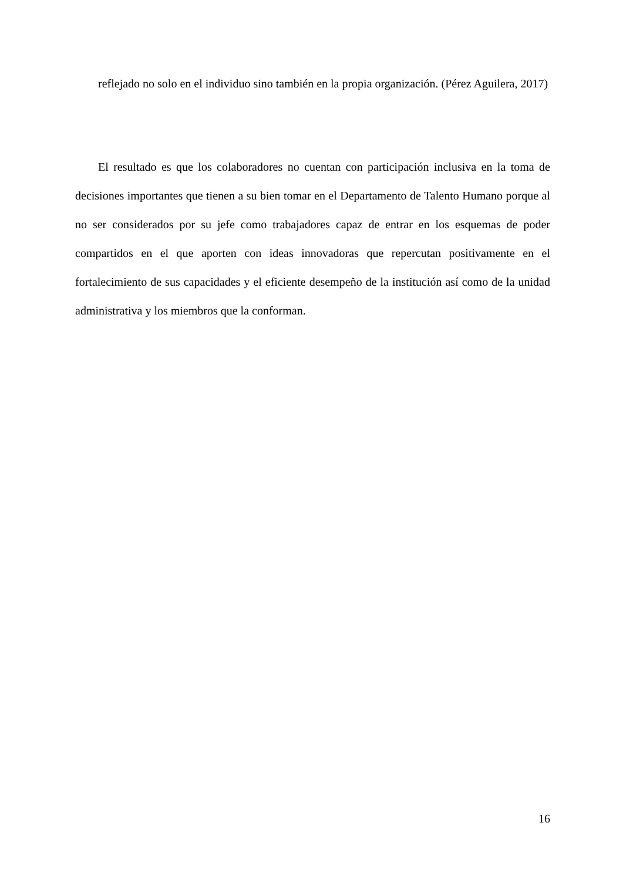reflejado no solo en el individuo sino también en la propia organización. (Pérez Aguilera, 2017)
El resultado es que los colaboradores no cuentan con participación inclusiva en la toma de decisiones importantes que tienen a su bien tomar en el Departamento de Talento Humano porque al no ser considerados por su jefe como trabajadores capaz de entrar en los esquemas de poder compartidos en el que aporten con ideas innovadoras que repercutan positivamente en el fortalecimiento de sus capacidades y el eficiente desempeño de la institución así como de la unidad administrativa y los miembros que la conforman.
16